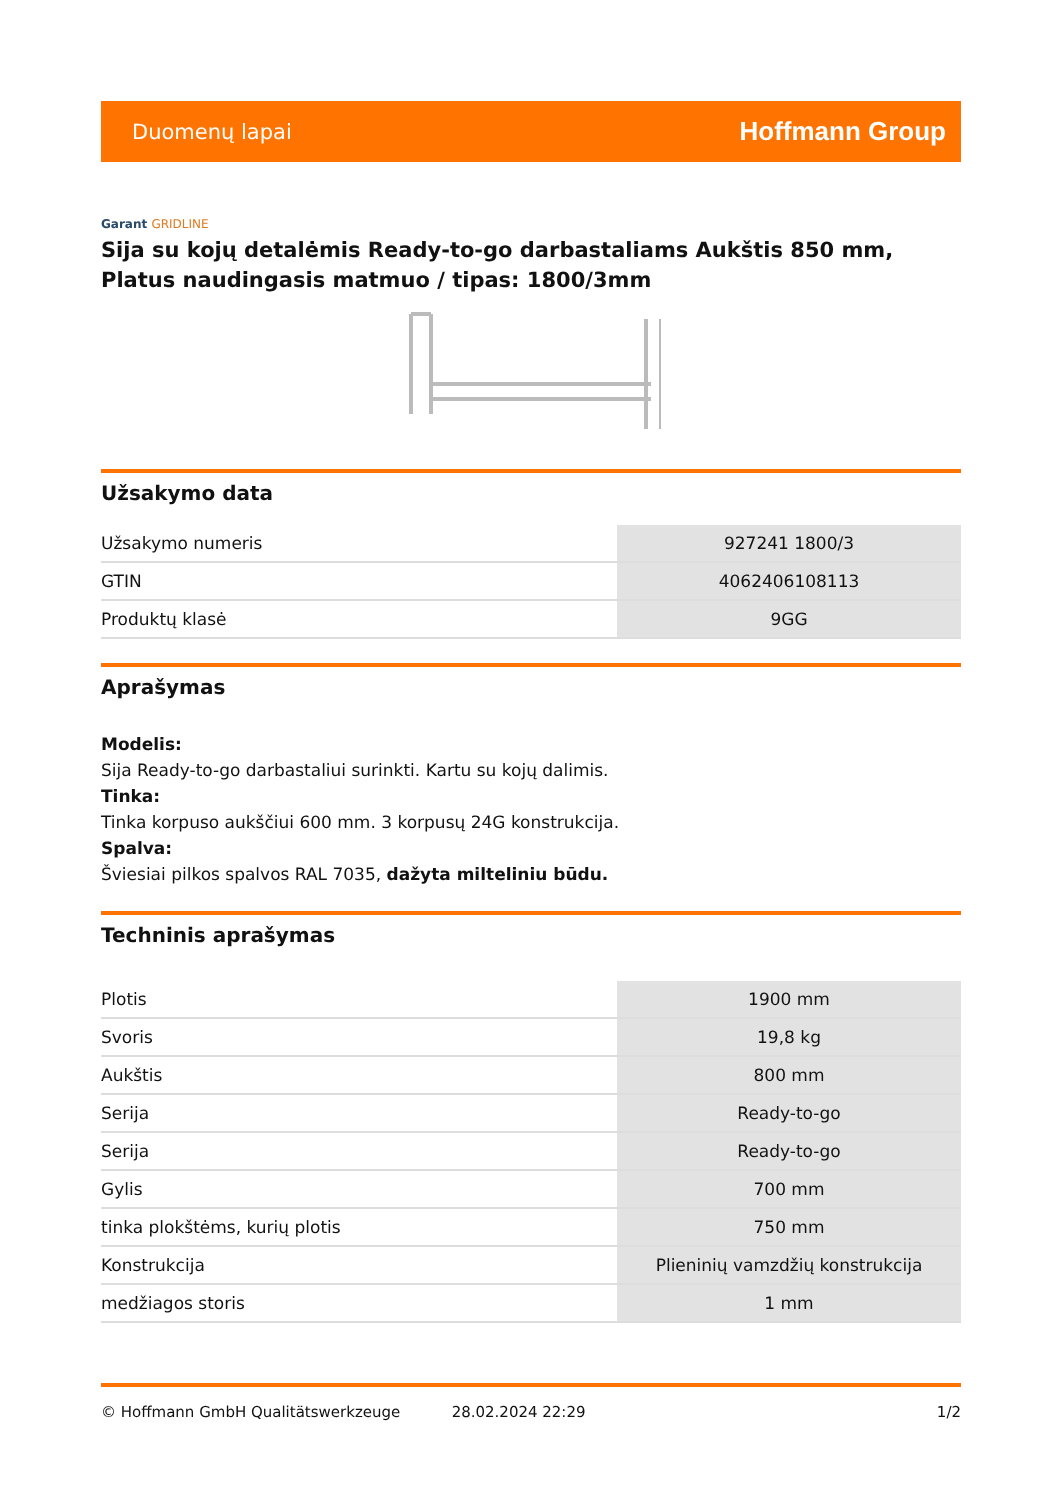Duomenų lapai
Hoffmann Group
Garant GRIDLINE
Sija su kojų detalėmis Ready-to-go darbastaliams Aukštis 850 mm, Platus naudingasis matmuo / tipas: 1800/3mm
Užsakymo data
| Užsakymo numeris | 927241 1800/3 |
| GTIN | 4062406108113 |
| Produktų klasė | 9GG |
Aprašymas
Modelis:
Sija Ready-to-go darbastaliui surinkti. Kartu su kojų dalimis.
Tinka:
Tinka korpuso aukščiui 600 mm. 3 korpusų 24G konstrukcija.
Spalva:
Šviesiai pilkos spalvos RAL 7035, dažyta milteliniu būdu.
Techninis aprašymas
| Plotis | 1900 mm |
| Svoris | 19,8 kg |
| Aukštis | 800 mm |
| Serija | Ready-to-go |
| Serija | Ready-to-go |
| Gylis | 700 mm |
| tinka plokštėms, kurių plotis | 750 mm |
| Konstrukcija | Plieninių vamzdžių konstrukcija |
| medžiagos storis | 1 mm |
© Hoffmann GmbH Qualitätswerkzeuge 28.02.2024 22:29 1/2